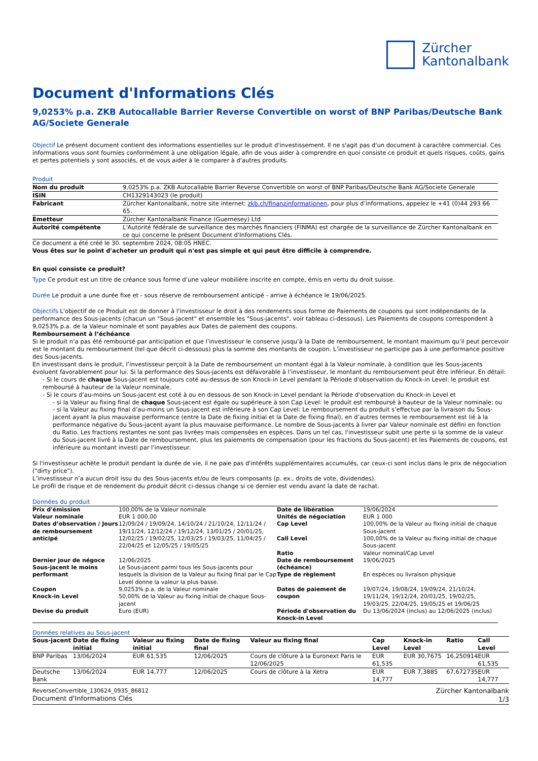Zürcher
Kantonalbank
Document d'Informations Clés
9,0253% p.a. ZKB Autocallable Barrier Reverse Convertible on worst of BNP Paribas/Deutsche Bank AG/Societe Generale
Objectif Le présent document contient des informations essentielles sur le produit d'investissement. Il ne s'agit pas d'un document à caractère commercial. Ces informations vous sont fournies conformément à une obligation légale, afin de vous aider à comprendre en quoi consiste ce produit et quels risques, coûts, gains et pertes potentiels y sont associés, et de vous aider à le comparer à d'autres produits.
Produit
| Nom du produit | 9,0253% p.a. ZKB Autocallable Barrier Reverse Convertible on worst of BNP Paribas/Deutsche Bank AG/Societe Generale |
| ISIN | CH1329143023 (le produit) |
| Fabricant | Zürcher Kantonalbank, notre site internet: zkb.ch/finanzinformationen , pour plus d’informations, appelez le +41 (0)44 293 66 65. |
| Emetteur | Zürcher Kantonalbank Finance (Guernesey) Ltd |
| Autorité compétente | L'Autorité fédérale de surveillance des marchés financiers (FINMA) est chargée de la surveillance de Zürcher Kantonalbank en ce qui concerne le présent Document d'Informations Clés. |
Ce document a été créé le 30. septembre 2024, 08:05 HNEC.
Vous êtes sur le point d'acheter un produit qui n'est pas simple et qui peut être difficile à comprendre.
En quoi consiste ce produit?
Type Ce produit est un titre de créance sous forme d’une valeur mobilière inscrite en compte, émis en vertu du droit suisse.
Durée Le produit a une durée fixe et - sous réserve de remboursement anticipé - arrive à échéance le 19/06/2025.
Objectifs L'objectif de ce Produit est de donner à l'investisseur le droit à des rendements sous forme de Paiements de coupons qui sont indépendants de la performance des Sous-jacents (chacun un "Sous-jacent" et ensemble les "Sous-jacents", voir tableau ci-dessous). Les Paiements de coupons correspondent à 9,0253% p.a. de la Valeur nominale et sont payables aux Dates de paiement des coupons.
Remboursement à l’échéance
Si le produit n’a pas été remboursé par anticipation et que l’investisseur le conserve jusqu’à la Date de remboursement, le montant maximum qu’il peut percevoir est le montant du remboursement (tel que décrit ci-dessous) plus la somme des montants de coupon. L’investisseur ne participe pas à une performance positive des Sous-jacents.
En investissant dans le produit, l’investisseur perçoit à la Date de remboursement un montant égal à la Valeur nominale, à condition que les Sous-jacents évoluent favorablement pour lui. Si la performance des Sous-jacents est défavorable à l’investisseur, le montant du remboursement peut être inférieur. En détail:
- Si le cours de chaque Sous-jacent est toujours coté au-dessus de son Knock-in Level pendant la Période d'observation du Knock-in Level: le produit est remboursé à hauteur de la Valeur nominale.
- Si le cours d’au-moins un Sous-jacent est coté à ou en dessous de son Knock-in Level pendant la Période d'observation du Knock-in Level et
- si la Valeur au fixing final de chaque Sous-jacent est égale ou supérieure à son Cap Level: le produit est remboursé à hauteur de la Valeur nominale; ou
- si la Valeur au fixing final d’au-moins un Sous-jacent est inférieure à son Cap Level: Le remboursement du produit s’effectue par la livraison du Sous-jacent ayant la plus mauvaise performance (entre la Date de fixing initial et la Date de fixing final), en d’autres termes le remboursement est lié à la performance négative du Sous-jacent ayant la plus mauvaise performance. Le nombre de Sous-jacents à livrer par Valeur nominale est défini en fonction du Ratio. Les fractions restantes ne sont pas livrées mais compensées en espèces. Dans un tel cas, l'investisseur subit une perte si la somme de la valeur du Sous-jacent livré à la Date de remboursement, plus les paiements de compensation (pour les fractions du Sous-jacent) et les Paiements de coupons, est inférieure au montant investi par l'investisseur.
Si l'investisseur achète le produit pendant la durée de vie, il ne paie pas d'intérêts supplémentaires accumulés, car ceux-ci sont inclus dans le prix de négociation ("dirty price").
L’investisseur n’a aucun droit issu du des Sous-jacents et/ou de leurs composants (p. ex., droits de vote, dividendes).
Le profil de risque et de rendement du produit décrit ci-dessus change si ce dernier est vendu avant la date de rachat.
Données du produit
| Prix d'émission Valeur nominale Dates d’observation / Jours de remboursement anticipé | 100,00% de la Valeur nominale EUR 1 000,00 12/09/24 / 19/09/24, 14/10/24 / 21/10/24, 12/11/24 / 19/11/24, 12/12/24 / 19/12/24, 13/01/25 / 20/01/25, 12/02/25 / 19/02/25, 12/03/25 / 19/03/25, 11/04/25 / 22/04/25 et 12/05/25 / 19/05/25 | Date de libération Unités de négociation Cap Level Call Level Ratio | 19/06/2024 EUR 1 000 100,00% de la Valeur au fixing initial de chaque Sous-jacent 100,00% de la Valeur au fixing initial de chaque Sous-jacent Valeur nominal/Cap Level |
| Dernier jour de négoce Sous-jacent le moins performant | 12/06/2025 Le Sous-jacent parmi tous les Sous-jacents pour lesquels la division de la Valeur au fixing final par le Cap Level donne la valeur la plus basse. | Date de remboursement (échéance) Type de règlement | 19/06/2025 En espèces ou livraison physique |
| Coupon Knock-in Level Devise du produit | 9,0253% p.a. de la Valeur nominale 50,00% de la Valeur au fixing initial de chaque Sous-jacent Euro (EUR) | Dates de paiement de coupon Période d'observation du Knock-in Level | 19/07/24, 19/08/24, 19/09/24, 21/10/24, 19/11/24, 19/12/24, 20/01/25, 19/02/25, 19/03/25, 22/04/25, 19/05/25 et 19/06/25 Du 13/06/2024 (inclus) au 12/06/2025 (inclus) |
Données relatives au Sous-jacent
| Sous-jacent | Date de fixing initial | Valeur au fixing initial | Date de fixing final | Valeur au fixing final | Cap Level | Knock-in Level | Ratio | Call Level |
| --- | --- | --- | --- | --- | --- | --- | --- | --- |
| BNP Paribas | 13/06/2024 | EUR 61,535 | 12/06/2025 | Cours de clôture à la Euronext Paris le 12/06/2025 | EUR 61,535 | EUR 30,7675 | 16,250914 | EUR 61,535 |
| Deutsche Bank | 13/06/2024 | EUR 14,777 | 12/06/2025 | Cours de clôture à la Xetra | EUR 14,777 | EUR 7,3885 | 67,672735 | EUR 14,777 |
ReverseConvertible_130624_0935_86812
Document d'Informations Clés
Zürcher Kantonalbank
1/3